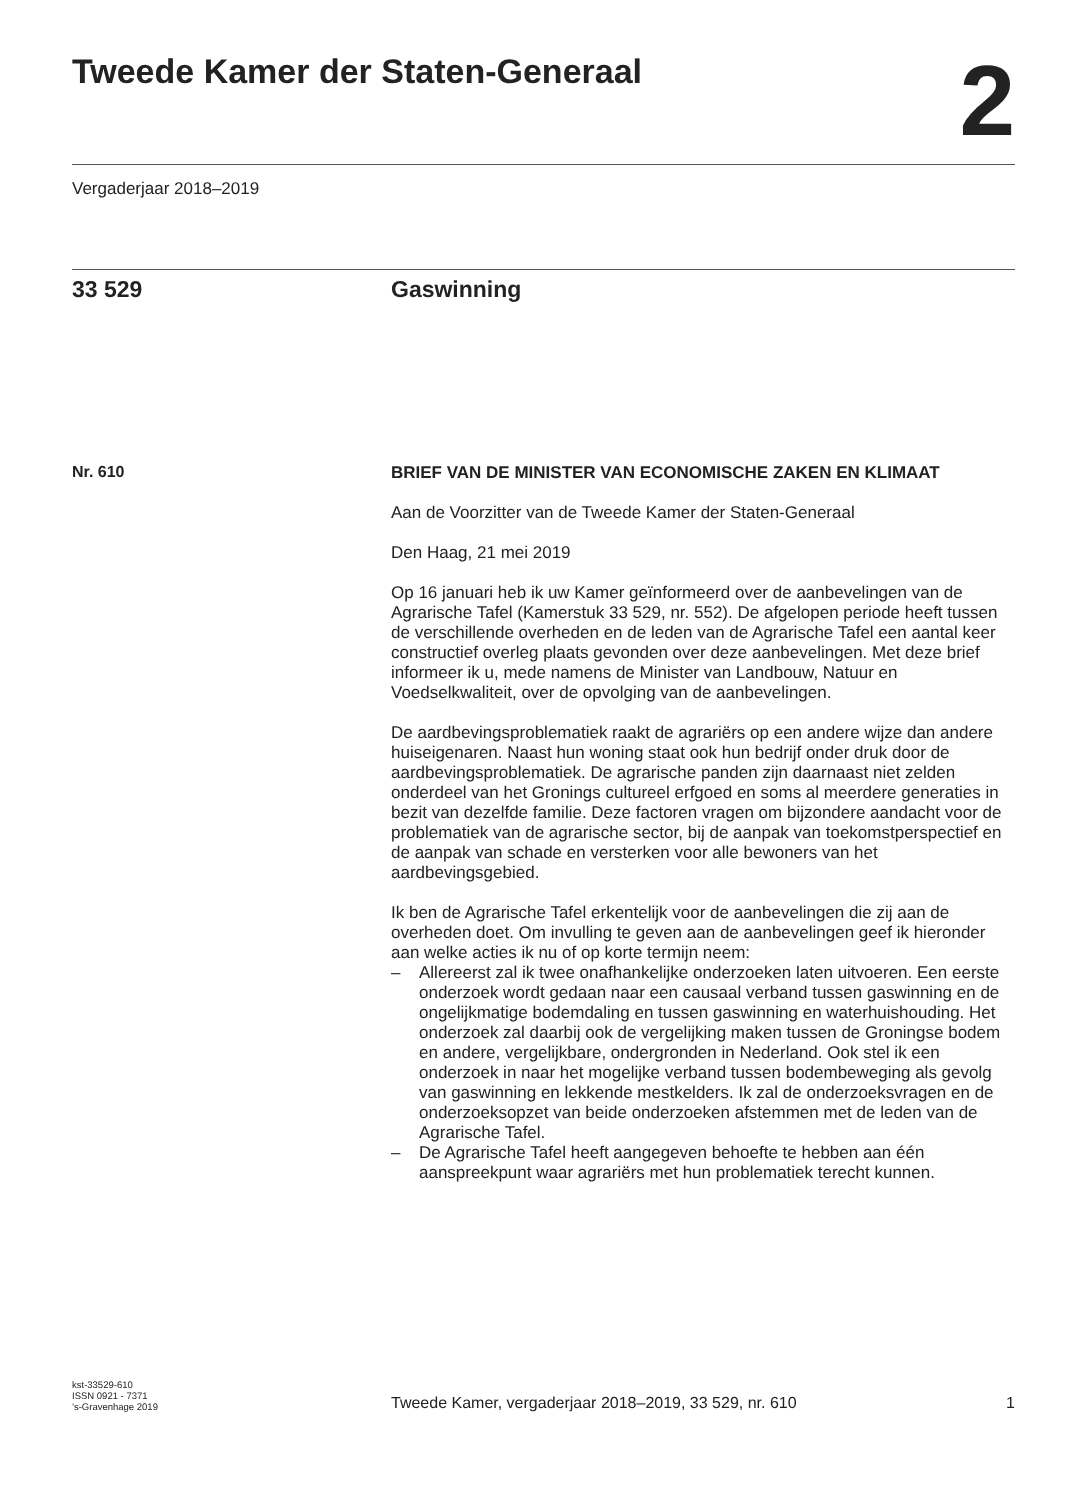Tweede Kamer der Staten-Generaal
2
Vergaderjaar 2018–2019
33 529 Gaswinning
Nr. 610
BRIEF VAN DE MINISTER VAN ECONOMISCHE ZAKEN EN KLIMAAT
Aan de Voorzitter van de Tweede Kamer der Staten-Generaal
Den Haag, 21 mei 2019
Op 16 januari heb ik uw Kamer geïnformeerd over de aanbevelingen van de Agrarische Tafel (Kamerstuk 33 529, nr. 552). De afgelopen periode heeft tussen de verschillende overheden en de leden van de Agrarische Tafel een aantal keer constructief overleg plaats gevonden over deze aanbevelingen. Met deze brief informeer ik u, mede namens de Minister van Landbouw, Natuur en Voedselkwaliteit, over de opvolging van de aanbevelingen.
De aardbevingsproblematiek raakt de agrariërs op een andere wijze dan andere huiseigenaren. Naast hun woning staat ook hun bedrijf onder druk door de aardbevingsproblematiek. De agrarische panden zijn daarnaast niet zelden onderdeel van het Gronings cultureel erfgoed en soms al meerdere generaties in bezit van dezelfde familie. Deze factoren vragen om bijzondere aandacht voor de problematiek van de agrarische sector, bij de aanpak van toekomstperspectief en de aanpak van schade en versterken voor alle bewoners van het aardbevingsgebied.
Ik ben de Agrarische Tafel erkentelijk voor de aanbevelingen die zij aan de overheden doet. Om invulling te geven aan de aanbevelingen geef ik hieronder aan welke acties ik nu of op korte termijn neem:
– Allereerst zal ik twee onafhankelijke onderzoeken laten uitvoeren. Een eerste onderzoek wordt gedaan naar een causaal verband tussen gaswinning en de ongelijkmatige bodemdaling en tussen gaswinning en waterhuishouding. Het onderzoek zal daarbij ook de vergelijking maken tussen de Groningse bodem en andere, vergelijkbare, ondergronden in Nederland. Ook stel ik een onderzoek in naar het mogelijke verband tussen bodembeweging als gevolg van gaswinning en lekkende mestkelders. Ik zal de onderzoeksvragen en de onderzoeksopzet van beide onderzoeken afstemmen met de leden van de Agrarische Tafel.
– De Agrarische Tafel heeft aangegeven behoefte te hebben aan één aanspreekpunt waar agrariërs met hun problematiek terecht kunnen.
kst-33529-610
ISSN 0921 - 7371
’s-Gravenhage 2019
Tweede Kamer, vergaderjaar 2018–2019, 33 529, nr. 610
1